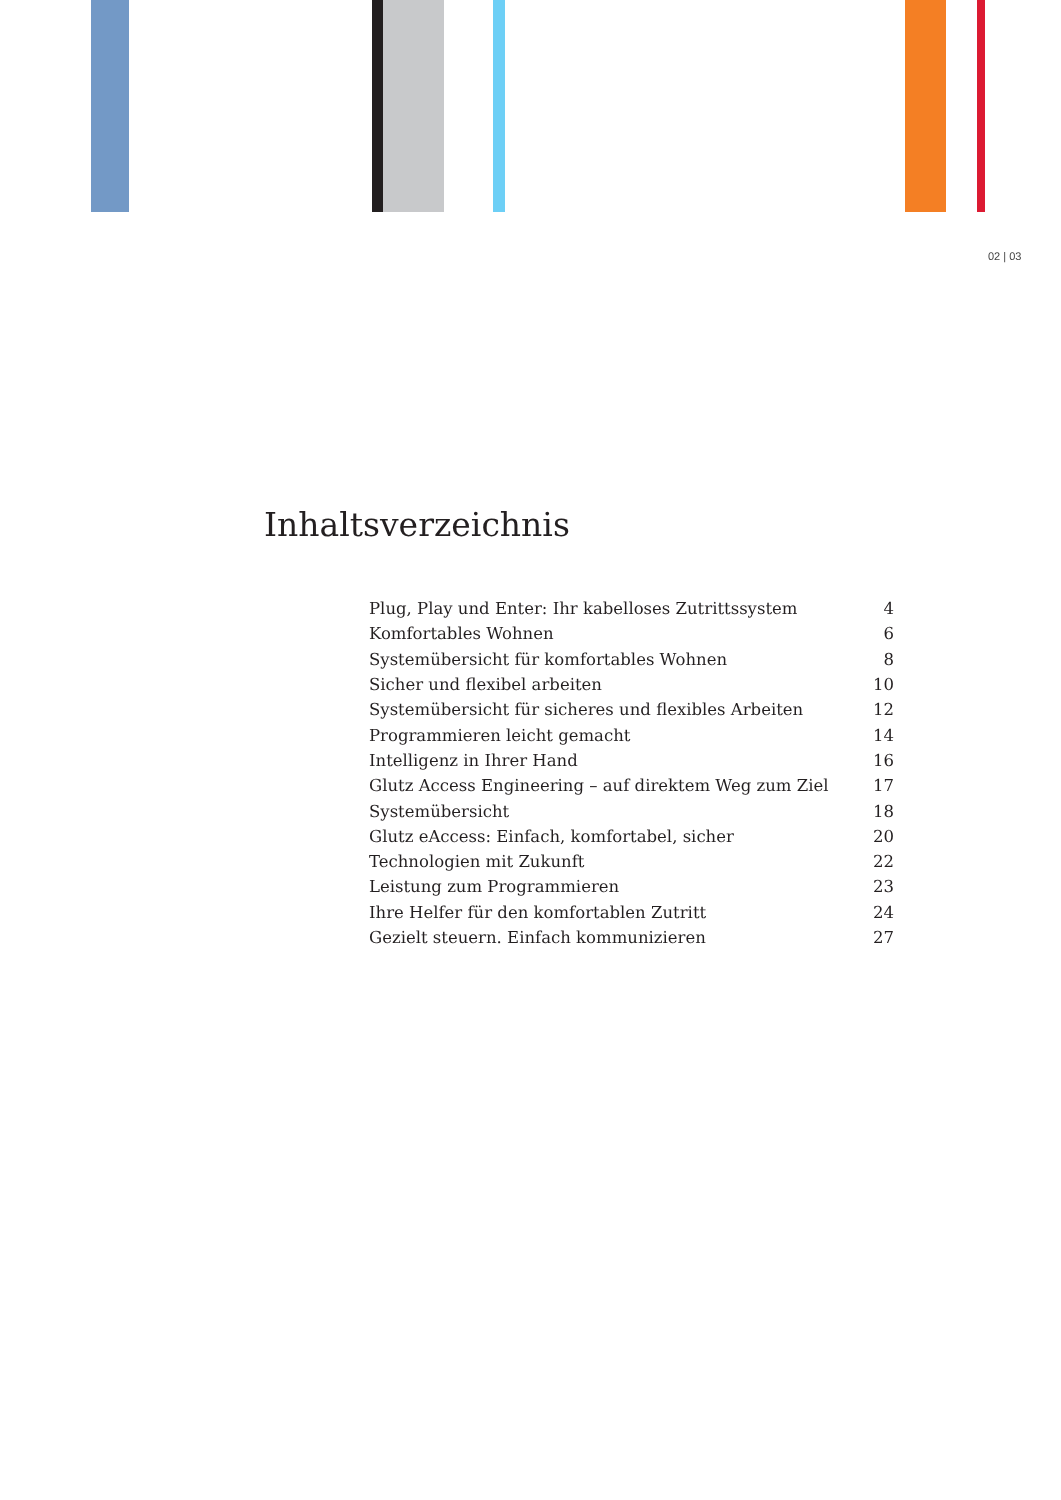02 | 03
Inhaltsverzeichnis
| Plug, Play und Enter: Ihr kabelloses Zutrittssystem | 4 |
| Komfortables Wohnen | 6 |
| Systemübersicht für komfortables Wohnen | 8 |
| Sicher und flexibel arbeiten | 10 |
| Systemübersicht für sicheres und flexibles Arbeiten | 12 |
| Programmieren leicht gemacht | 14 |
| Intelligenz in Ihrer Hand | 16 |
| Glutz Access Engineering – auf direktem Weg zum Ziel | 17 |
| Systemübersicht | 18 |
| Glutz eAccess: Einfach, komfortabel, sicher | 20 |
| Technologien mit Zukunft | 22 |
| Leistung zum Programmieren | 23 |
| Ihre Helfer für den komfortablen Zutritt | 24 |
| Gezielt steuern. Einfach kommunizieren | 27 |